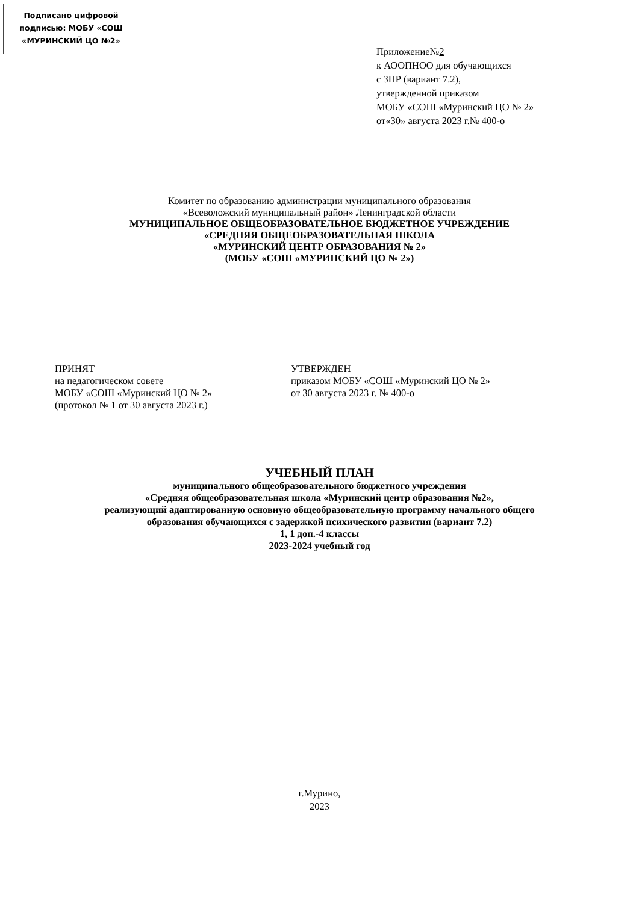Подписано цифровой
подписью: МОБУ «СОШ
«МУРИНСКИЙ ЦО №2»
Приложение№2
к АООПНОО для обучающихся
с ЗПР (вариант 7.2),
утвержденной приказом
МОБУ «СОШ «Муринский ЦО № 2»
от«30» августа 2023 г.№ 400-о
Комитет по образованию администрации муниципального образования
«Всеволожский муниципальный район» Ленинградской области
МУНИЦИПАЛЬНОЕ ОБЩЕОБРАЗОВАТЕЛЬНОЕ БЮДЖЕТНОЕ УЧРЕЖДЕНИЕ
«СРЕДНЯЯ ОБЩЕОБРАЗОВАТЕЛЬНАЯ ШКОЛА
«МУРИНСКИЙ ЦЕНТР ОБРАЗОВАНИЯ № 2»
(МОБУ «СОШ «МУРИНСКИЙ ЦО № 2»)
ПРИНЯТ
на педагогическом совете
МОБУ «СОШ «Муринский ЦО № 2»
(протокол № 1 от 30 августа 2023 г.)
УТВЕРЖДЕН
приказом МОБУ «СОШ «Муринский ЦО № 2»
от 30 августа 2023 г. № 400-о
УЧЕБНЫЙ ПЛАН
муниципального общеобразовательного бюджетного учреждения
«Средняя общеобразовательная школа «Муринский центр образования №2»,
реализующий адаптированную основную общеобразовательную программу начального общего
образования обучающихся с задержкой психического развития (вариант 7.2)
1, 1 доп.-4 классы
2023-2024 учебный год
г.Мурино,
2023